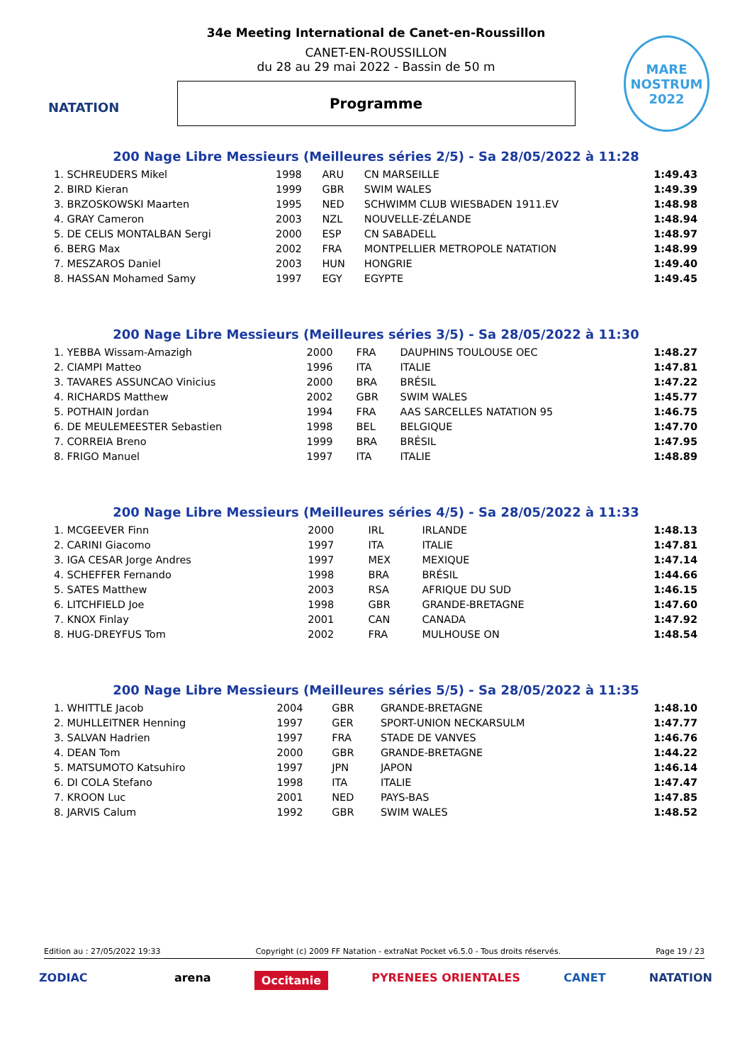NATATION
MARE
NOSTRUM
2022
34e Meeting International de Canet-en-Roussillon
CANET-EN-ROUSSILLON
du 28 au 29 mai 2022 - Bassin de 50 m
Programme
200 Nage Libre Messieurs (Meilleures séries 2/5) - Sa 28/05/2022 à 11:28
| 1. SCHREUDERS Mikel | 1998 | ARU | CN MARSEILLE | 1:49.43 |
| 2. BIRD Kieran | 1999 | GBR | SWIM WALES | 1:49.39 |
| 3. BRZOSKOWSKI Maarten | 1995 | NED | SCHWIMM CLUB WIESBADEN 1911.EV | 1:48.98 |
| 4. GRAY Cameron | 2003 | NZL | NOUVELLE-ZÉLANDE | 1:48.94 |
| 5. DE CELIS MONTALBAN Sergi | 2000 | ESP | CN SABADELL | 1:48.97 |
| 6. BERG Max | 2002 | FRA | MONTPELLIER METROPOLE NATATION | 1:48.99 |
| 7. MESZAROS Daniel | 2003 | HUN | HONGRIE | 1:49.40 |
| 8. HASSAN Mohamed Samy | 1997 | EGY | EGYPTE | 1:49.45 |
200 Nage Libre Messieurs (Meilleures séries 3/5) - Sa 28/05/2022 à 11:30
| 1. YEBBA Wissam-Amazigh | 2000 | FRA | DAUPHINS TOULOUSE OEC | 1:48.27 |
| 2. CIAMPI Matteo | 1996 | ITA | ITALIE | 1:47.81 |
| 3. TAVARES ASSUNCAO Vinicius | 2000 | BRA | BRÉSIL | 1:47.22 |
| 4. RICHARDS Matthew | 2002 | GBR | SWIM WALES | 1:45.77 |
| 5. POTHAIN Jordan | 1994 | FRA | AAS SARCELLES NATATION 95 | 1:46.75 |
| 6. DE MEULEMEESTER Sebastien | 1998 | BEL | BELGIQUE | 1:47.70 |
| 7. CORREIA Breno | 1999 | BRA | BRÉSIL | 1:47.95 |
| 8. FRIGO Manuel | 1997 | ITA | ITALIE | 1:48.89 |
200 Nage Libre Messieurs (Meilleures séries 4/5) - Sa 28/05/2022 à 11:33
| 1. MCGEEVER Finn | 2000 | IRL | IRLANDE | 1:48.13 |
| 2. CARINI Giacomo | 1997 | ITA | ITALIE | 1:47.81 |
| 3. IGA CESAR Jorge Andres | 1997 | MEX | MEXIQUE | 1:47.14 |
| 4. SCHEFFER Fernando | 1998 | BRA | BRÉSIL | 1:44.66 |
| 5. SATES Matthew | 2003 | RSA | AFRIQUE DU SUD | 1:46.15 |
| 6. LITCHFIELD Joe | 1998 | GBR | GRANDE-BRETAGNE | 1:47.60 |
| 7. KNOX Finlay | 2001 | CAN | CANADA | 1:47.92 |
| 8. HUG-DREYFUS Tom | 2002 | FRA | MULHOUSE ON | 1:48.54 |
200 Nage Libre Messieurs (Meilleures séries 5/5) - Sa 28/05/2022 à 11:35
| 1. WHITTLE Jacob | 2004 | GBR | GRANDE-BRETAGNE | 1:48.10 |
| 2. MUHLLEITNER Henning | 1997 | GER | SPORT-UNION NECKARSULM | 1:47.77 |
| 3. SALVAN Hadrien | 1997 | FRA | STADE DE VANVES | 1:46.76 |
| 4. DEAN Tom | 2000 | GBR | GRANDE-BRETAGNE | 1:44.22 |
| 5. MATSUMOTO Katsuhiro | 1997 | JPN | JAPON | 1:46.14 |
| 6. DI COLA Stefano | 1998 | ITA | ITALIE | 1:47.47 |
| 7. KROON Luc | 2001 | NED | PAYS-BAS | 1:47.85 |
| 8. JARVIS Calum | 1992 | GBR | SWIM WALES | 1:48.52 |
Edition au : 27/05/2022 19:33 Copyright (c) 2009 FF Natation - extraNat Pocket v6.5.0 - Tous droits réservés. Page 19 / 23
ZODIAC arena Occitanie PYRENEES ORIENTALES CANET NATATION